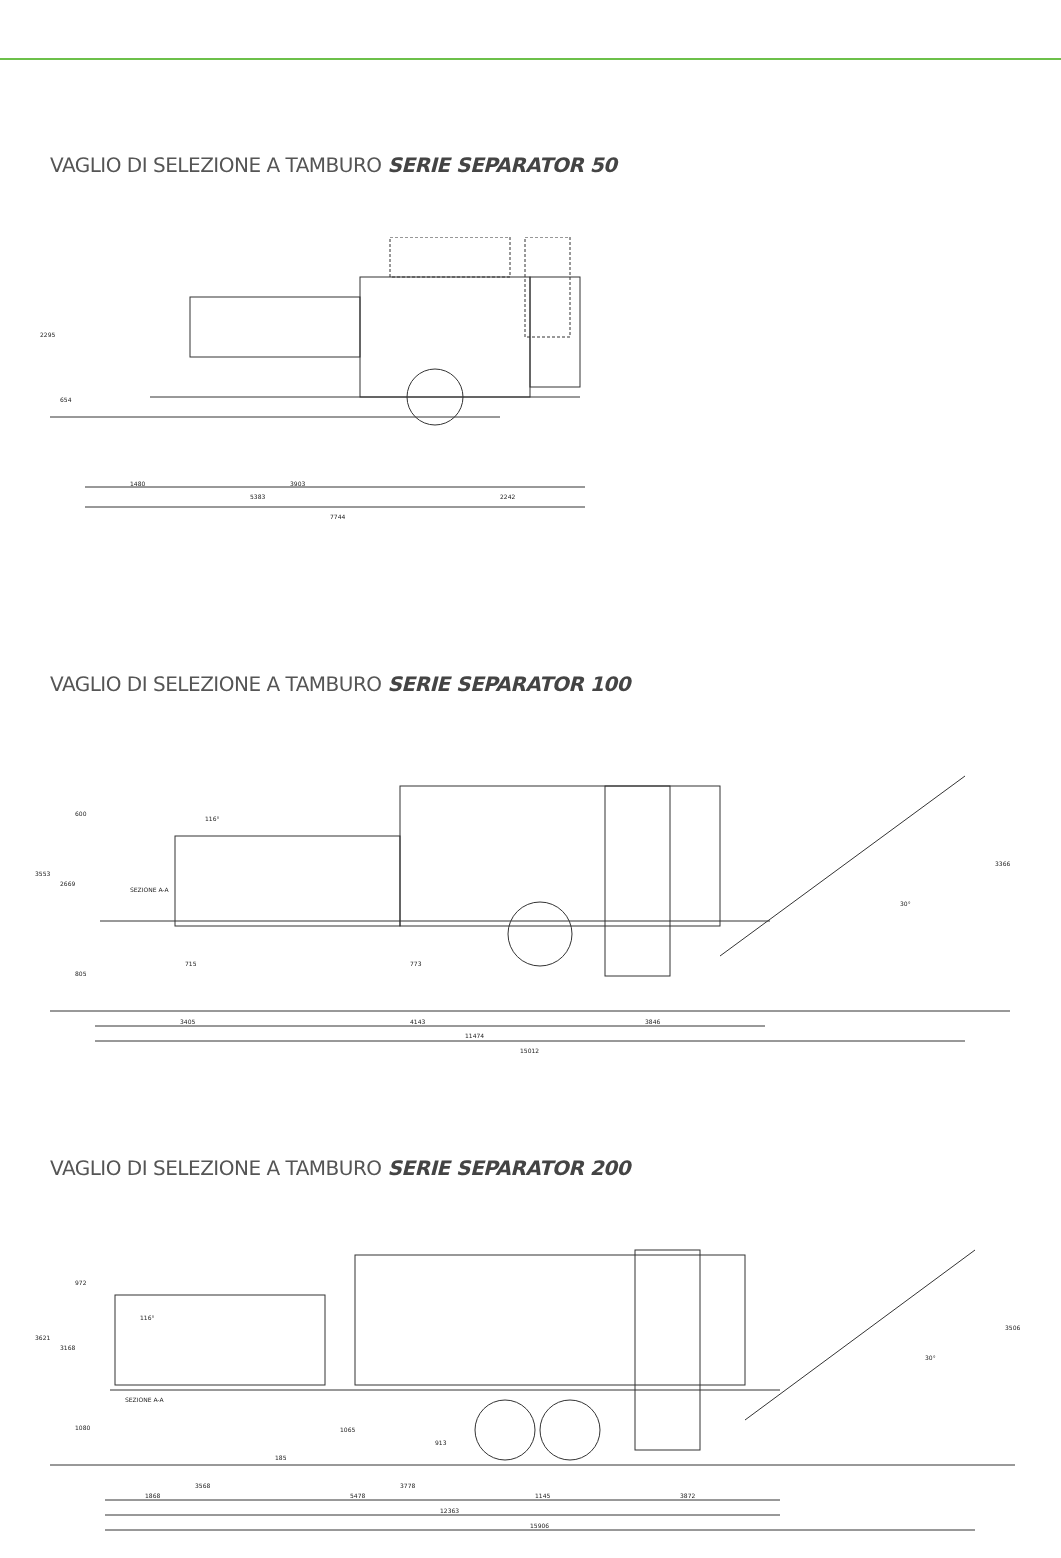VAGLIO DI SELEZIONE A TAMBURO SERIE SEPARATOR 50
2295
654
1480
3903
5383
2242
7744
VAGLIO DI SELEZIONE A TAMBURO SERIE SEPARATOR 100
3553
2669
600
805
715
773
SEZIONE A-A
116°
30°
3366
3405
4143
3846
11474
15012
VAGLIO DI SELEZIONE A TAMBURO SERIE SEPARATOR 200
3621
3168
972
1080
1065
913
185
SEZIONE A-A
116°
30°
3506
3568
3778
1868
5478
1145
3872
12363
15906